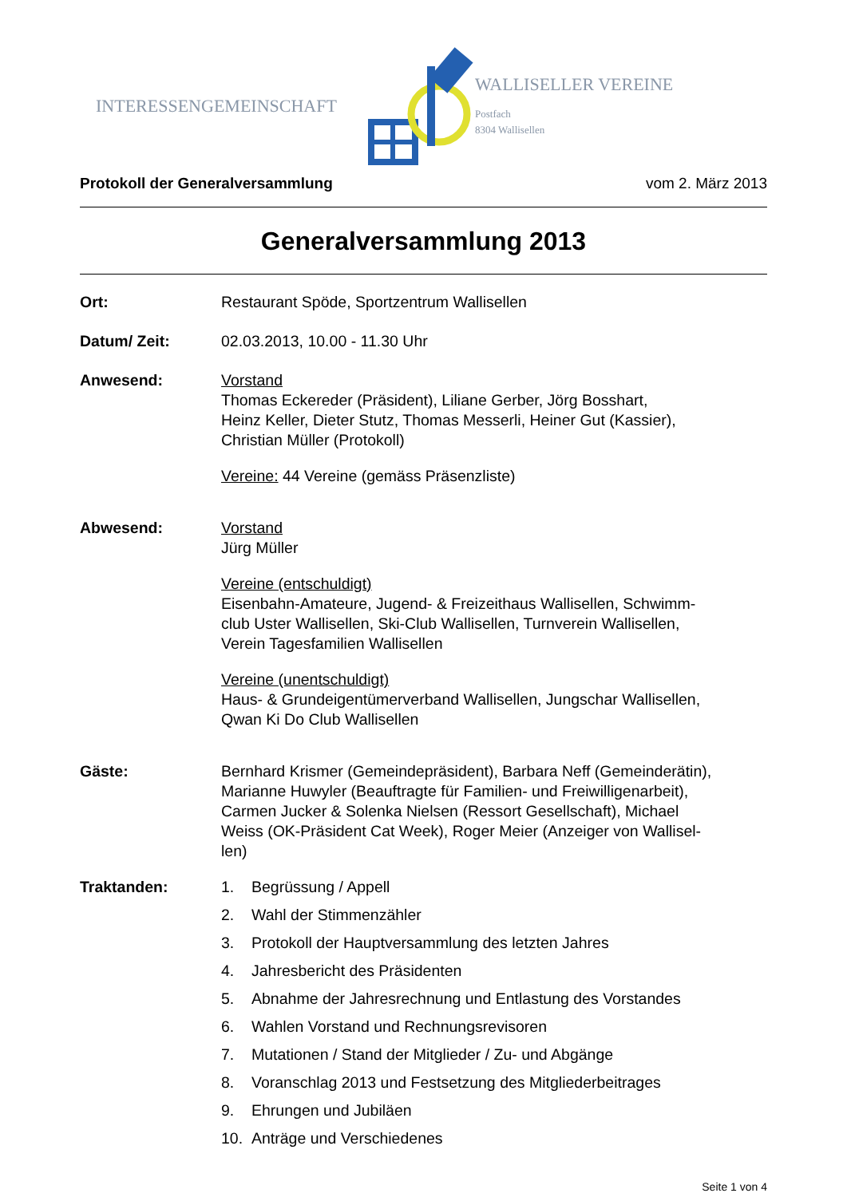INTERESSENGEMEINSCHAFT
WALLISELLER VEREINE
Postfach
8304 Wallisellen
Protokoll der Generalversammlung vom 2. März 2013
Generalversammlung 2013
Ort: Restaurant Spöde, Sportzentrum Wallisellen
Datum/ Zeit: 02.03.2013, 10.00 - 11.30 Uhr
Anwesend: Vorstand
Thomas Eckereder (Präsident), Liliane Gerber, Jörg Bosshart,
Heinz Keller, Dieter Stutz, Thomas Messerli, Heiner Gut (Kassier),
Christian Müller (Protokoll)
Vereine: 44 Vereine (gemäss Präsenzliste)
Abwesend: Vorstand
Jürg Müller
Vereine (entschuldigt)
Eisenbahn-Amateure, Jugend- & Freizeithaus Wallisellen, Schwimm-
club Uster Wallisellen, Ski-Club Wallisellen, Turnverein Wallisellen,
Verein Tagesfamilien Wallisellen
Vereine (unentschuldigt)
Haus- & Grundeigentümerverband Wallisellen, Jungschar Wallisellen,
Qwan Ki Do Club Wallisellen
Gäste: Bernhard Krismer (Gemeindepräsident), Barbara Neff (Gemeinderätin),
Marianne Huwyler (Beauftragte für Familien- und Freiwilligenarbeit),
Carmen Jucker & Solenka Nielsen (Ressort Gesellschaft), Michael
Weiss (OK-Präsident Cat Week), Roger Meier (Anzeiger von Wallisel-
len)
Traktanden: 1. Begrüssung / Appell
2. Wahl der Stimmenzähler
3. Protokoll der Hauptversammlung des letzten Jahres
4. Jahresbericht des Präsidenten
5. Abnahme der Jahresrechnung und Entlastung des Vorstandes
6. Wahlen Vorstand und Rechnungsrevisoren
7. Mutationen / Stand der Mitglieder / Zu- und Abgänge
8. Voranschlag 2013 und Festsetzung des Mitgliederbeitrages
9. Ehrungen und Jubiläen
10. Anträge und Verschiedenes
Seite 1 von 4